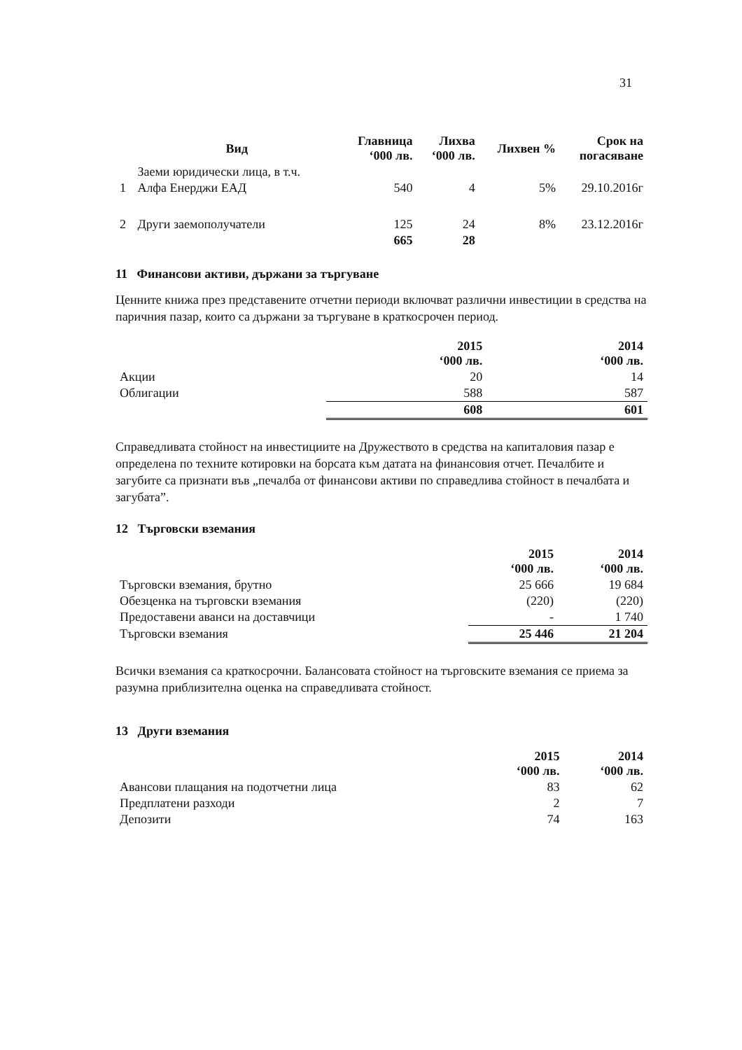31
| | Вид | Главница ‘000 лв. | Лихва ‘000 лв. | Лихвен % | Срок на погасяване |
| --- | --- | --- | --- | --- | --- |
| | Заеми юридически лица, в т.ч. | | | | |
| 1 | Алфа Енерджи ЕАД | 540 | 4 | 5% | 29.10.2016г |
| 2 | Други заемополучатели | 125 | 24 | 8% | 23.12.2016г |
| | | 665 | 28 | | |
11 Финансови активи, държани за търгуване
Ценните книжа през представените отчетни периоди включват различни инвестиции в средства на паричния пазар, които са държани за търгуване в краткосрочен период.
| | 2015 ‘000 лв. | 2014 ‘000 лв. |
| --- | --- | --- |
| Акции | 20 | 14 |
| Облигации | 588 | 587 |
| | 608 | 601 |
Справедливата стойност на инвестициите на Дружеството в средства на капиталовия пазар е определена по техните котировки на борсата към датата на финансовия отчет. Печалбите и загубите са признати във „печалба от финансови активи по справедлива стойност в печалбата и загубата”.
12 Търговски вземания
| | 2015 ‘000 лв. | 2014 ‘000 лв. |
| --- | --- | --- |
| Търговски вземания, брутно | 25 666 | 19 684 |
| Обезценка на търговски вземания | (220) | (220) |
| Предоставени аванси на доставчици | - | 1 740 |
| Търговски вземания | 25 446 | 21 204 |
Всички вземания са краткосрочни. Балансовата стойност на търговските вземания се приема за разумна приблизителна оценка на справедливата стойност.
13 Други вземания
| | 2015 ‘000 лв. | 2014 ‘000 лв. |
| --- | --- | --- |
| Авансови плащания на подотчетни лица | 83 | 62 |
| Предплатени разходи | 2 | 7 |
| Депозити | 74 | 163 |